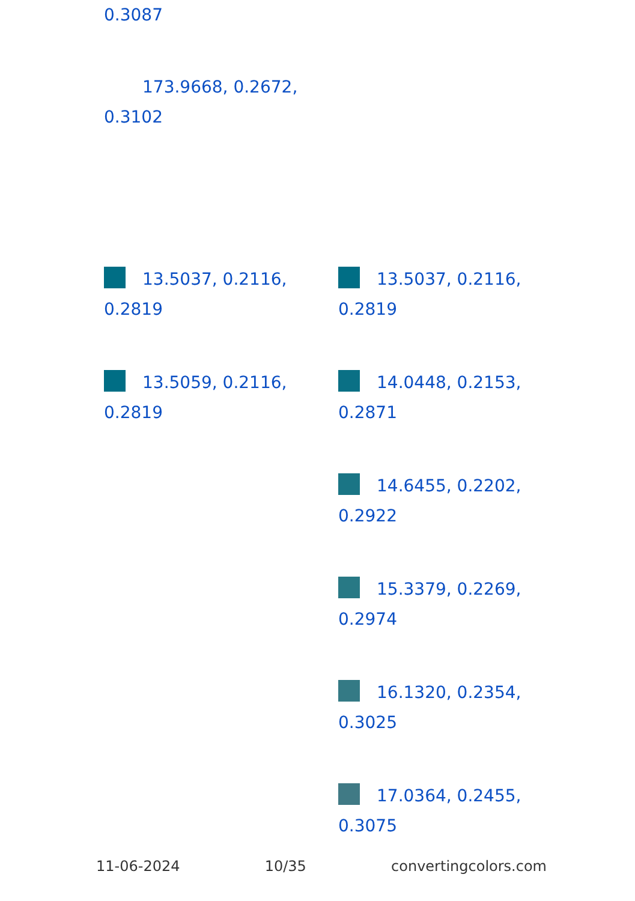0.3087
173.9668, 0.2672, 0.3102
13.5037, 0.2116, 0.2819
13.5059, 0.2116, 0.2819
13.5037, 0.2116, 0.2819
14.0448, 0.2153, 0.2871
14.6455, 0.2202, 0.2922
15.3379, 0.2269, 0.2974
16.1320, 0.2354, 0.3025
17.0364, 0.2455, 0.3075
11-06-2024 10/35 convertingcolors.com